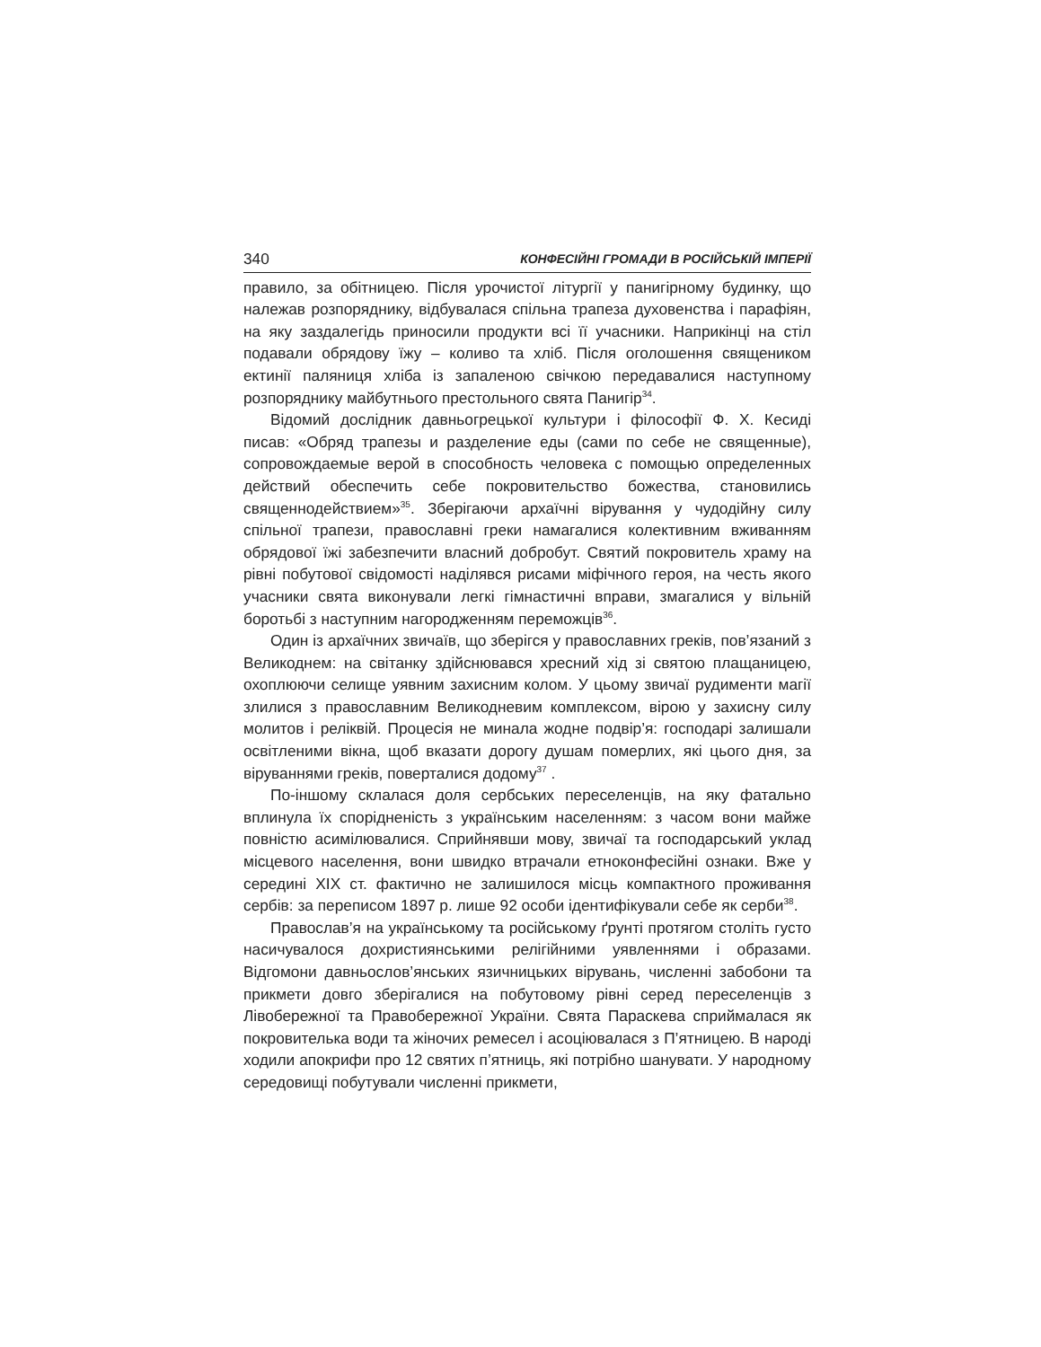340 КОНФЕСІЙНІ ГРОМАДИ В РОСІЙСЬКІЙ ІМПЕРІЇ
правило, за обітницею. Після урочистої літургії у панигірному будинку, що належав розпоряднику, відбувалася спільна трапеза духовенства і парафіян, на яку заздалегідь приносили продукти всі її учасники. Наприкінці на стіл подавали обрядову їжу – коливо та хліб. Після оголошення священиком ектинії паляниця хліба із запаленою свічкою передавалися наступному розпоряднику майбутнього престольного свята Панигір<sup>34</sup>.
Відомий дослідник давньогрецької культури і філософії Ф. Х. Кесиді писав: «Обряд трапезы и разделение еды (сами по себе не священные), сопровождаемые верой в способность человека с помощью определенных действий обеспечить себе покровительство божества, становились священнодействием»<sup>35</sup>. Зберігаючи архаїчні вірування у чудодійну силу спільної трапези, православні греки намагалися колективним вживанням обрядової їжі забезпечити власний добробут. Святий покровитель храму на рівні побутової свідомості наділявся рисами міфічного героя, на честь якого учасники свята виконували легкі гімнастичні вправи, змагалися у вільній боротьбі з наступним нагородженням переможців<sup>36</sup>.
Один із архаїчних звичаїв, що зберігся у православних греків, пов’язаний з Великоднем: на світанку здійснювався хресний хід зі святою плащаницею, охоплюючи селище уявним захисним колом. У цьому звичаї рудименти магії злилися з православним Великодневим комплексом, вірою у захисну силу молитов і реліквій. Процесія не минала жодне подвір’я: господарі залишали освітленими вікна, щоб вказати дорогу душам померлих, які цього дня, за віруваннями греків, поверталися додому<sup>37</sup> .
По-іншому склалася доля сербських переселенців, на яку фатально вплинула їх спорідненість з українським населенням: з часом вони майже повністю асимілювалися. Сприйнявши мову, звичаї та господарський уклад місцевого населення, вони швидко втрачали етноконфесійні ознаки. Вже у середині XIX ст. фактично не залишилося місць компактного проживання сербів: за переписом 1897 р. лише 92 особи ідентифікували себе як серби<sup>38</sup>.
Православ’я на українському та російському ґрунті протягом століть густо насичувалося дохристиянськими релігійними уявленнями і образами. Відгомони давньослов’янських язичницьких вірувань, численні забобони та прикмети довго зберігалися на побутовому рівні серед переселенців з Лівобережної та Правобережної України. Свята Параскева сприймалася як покровителька води та жіночих ремесел і асоціювалася з П’ятницею. В народі ходили апокрифи про 12 святих п’ятниць, які потрібно шанувати. У народному середовищі побутували численні прикмети,